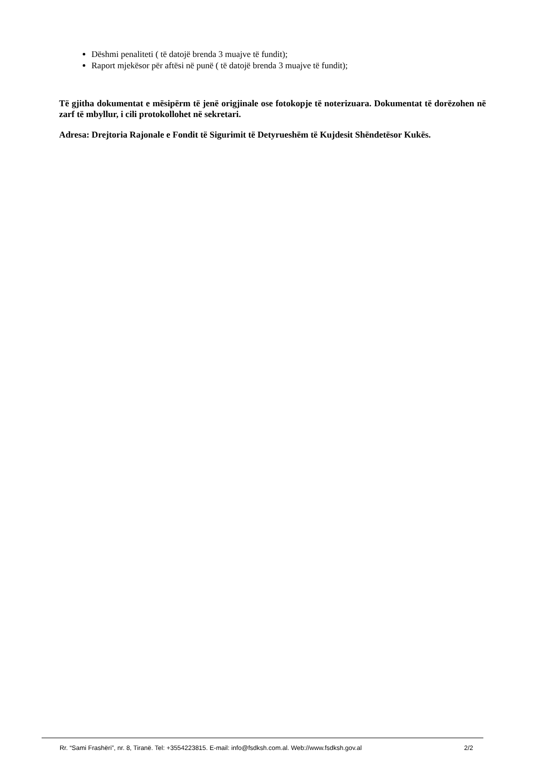Dëshmi penaliteti ( të datojë brenda 3 muajve të fundit);
Raport mjekësor për aftësi në punë ( të datojë brenda 3 muajve të fundit);
Të gjitha dokumentat e mësipërm të jenë origjinale ose fotokopje të noterizuara. Dokumentat të dorëzohen në zarf të mbyllur, i cili protokollohet në sekretari.
Adresa: Drejtoria Rajonale e Fondit të Sigurimit të Detyrueshëm të Kujdesit Shëndetësor Kukës.
Rr. “Sami Frashëri”, nr. 8, Tiranë. Tel: +3554223815. E-mail: info@fsdksh.com.al. Web://www.fsdksh.gov.al 2/2